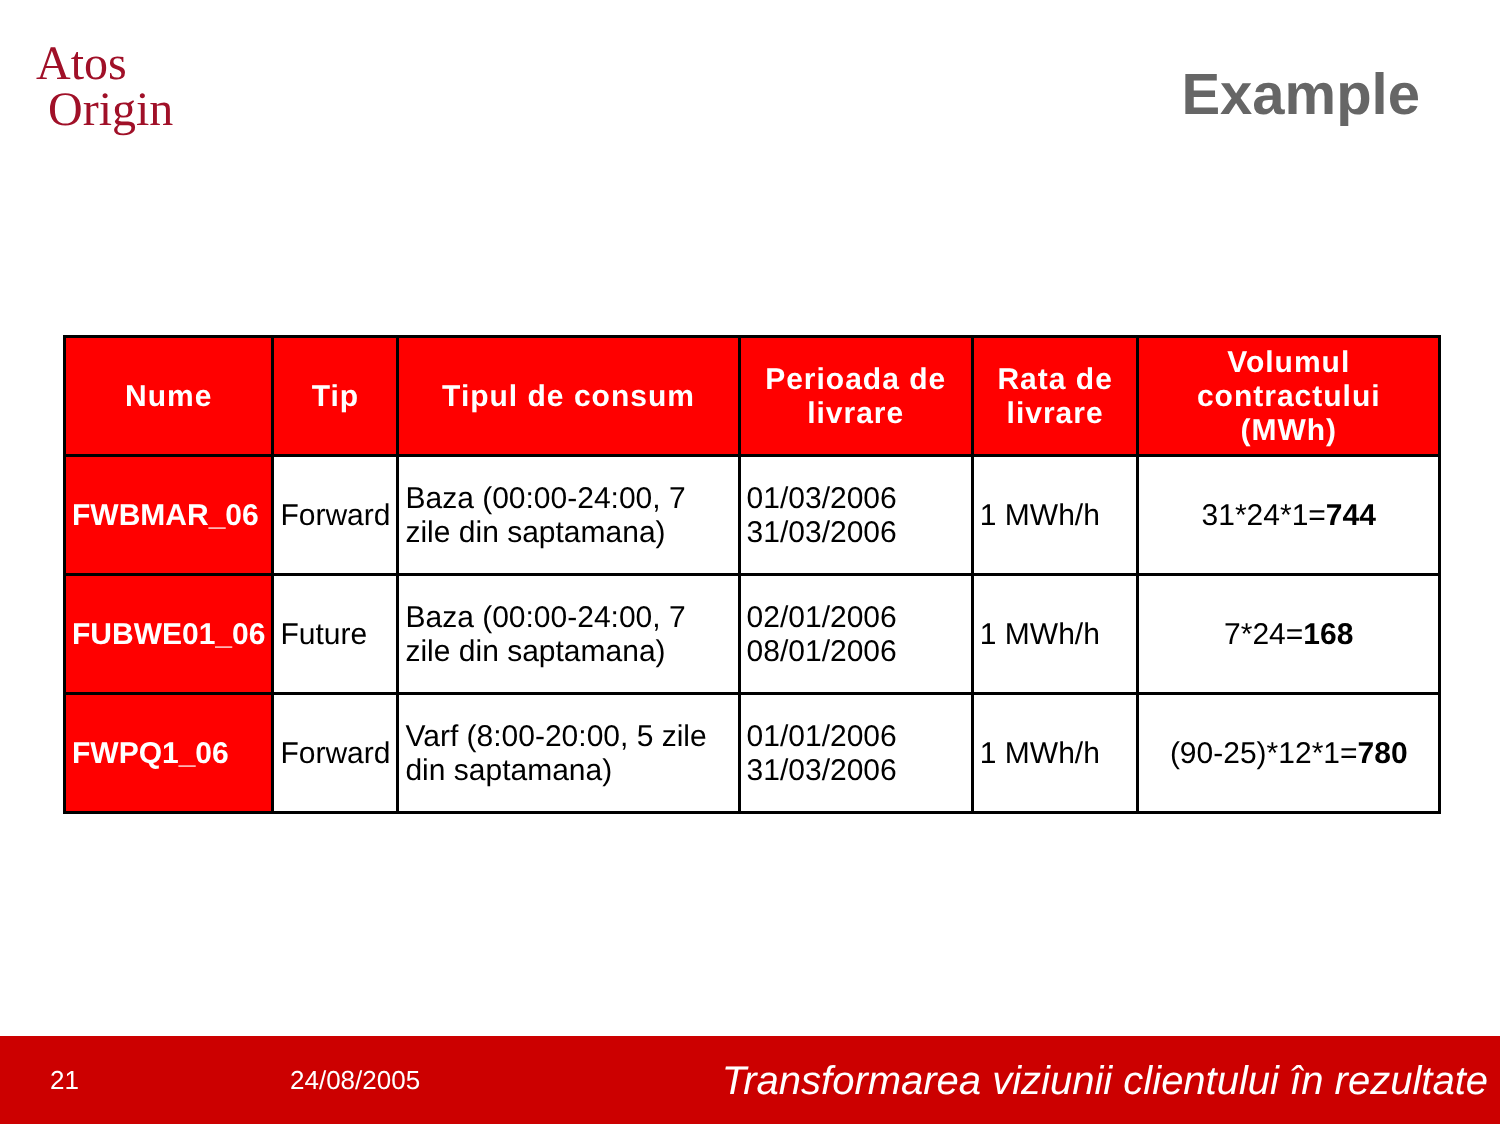Atos
Origin
Example
| Nume | Tip | Tipul de consum | Perioada de livrare | Rata de livrare | Volumul contractului (MWh) |
| --- | --- | --- | --- | --- | --- |
| FWBMAR_06 | Forward | Baza (00:00-24:00, 7 zile din saptamana) | 01/03/2006 31/03/2006 | 1 MWh/h | 31*24*1= 744 |
| FUBWE01_06 | Future | Baza (00:00-24:00, 7 zile din saptamana) | 02/01/2006 08/01/2006 | 1 MWh/h | 7*24= 168 |
| FWPQ1_06 | Forward | Varf (8:00-20:00, 5 zile din saptamana) | 01/01/2006 31/03/2006 | 1 MWh/h | (90-25)*12*1= 780 |
21 24/08/2005 Transformarea viziunii clientului în rezultate